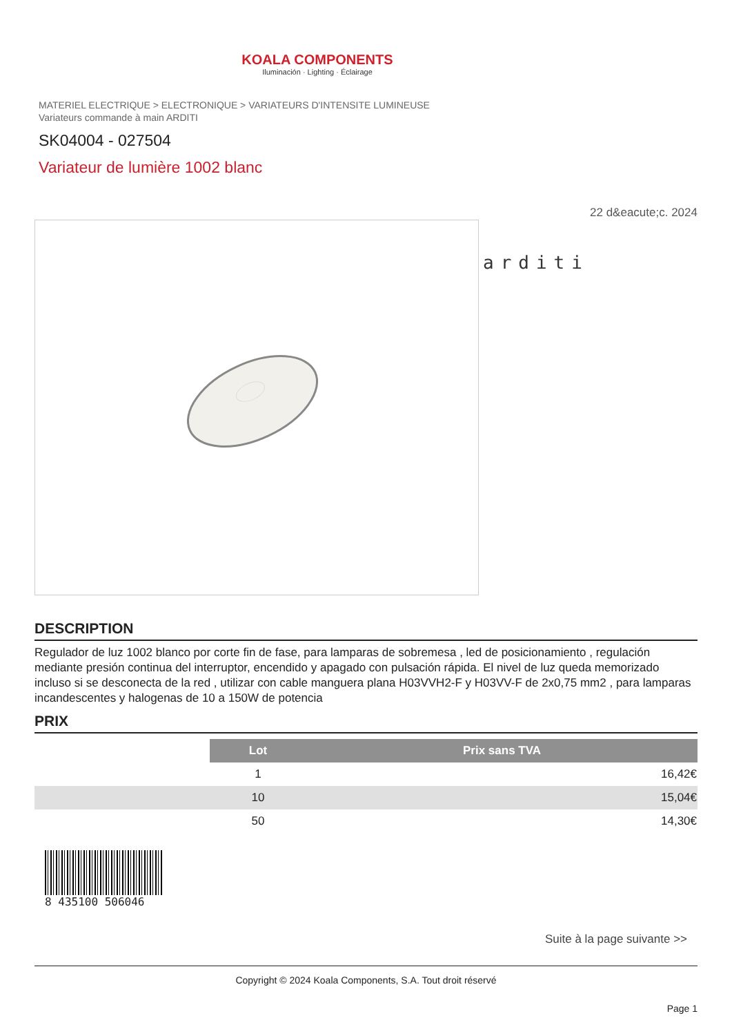KOALA COMPONENTS
Iluminación · Lighting · Éclairage
MATERIEL ELECTRIQUE > ELECTRONIQUE > VARIATEURS D'INTENSITE LUMINEUSE
Variateurs commande à main ARDITI
SK04004 - 027504
Variateur de lumière 1002 blanc
22 d&eacute;c. 2024
arditi
DESCRIPTION
Regulador de luz 1002 blanco por corte fin de fase, para lamparas de sobremesa , led de posicionamiento , regulación mediante presión continua del interruptor, encendido y apagado con pulsación rápida. El nivel de luz queda memorizado incluso si se desconecta de la red , utilizar con cable manguera plana H03VVH2-F y H03VV-F de 2x0,75 mm2 , para lamparas incandescentes y halogenas de 10 a 150W de potencia
PRIX
| | Lot | Prix sans TVA |
| | 1 | 16,42€ |
| | 10 | 15,04€ |
| | 50 | 14,30€ |
8 435100 506046
Suite à la page suivante >>
Copyright © 2024 Koala Components, S.A. Tout droit réservé
Page 1